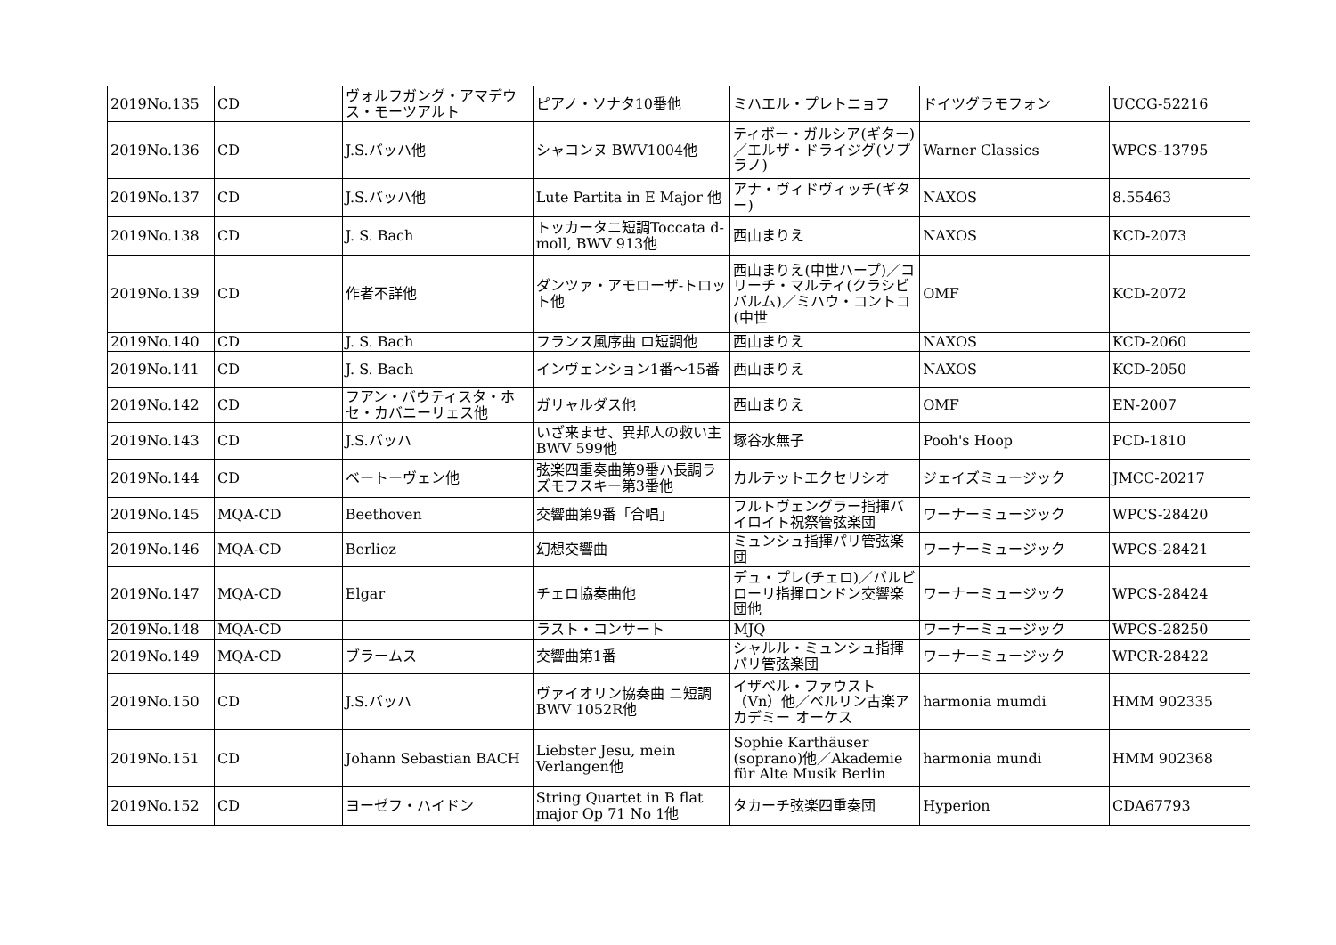| 2019No.135 | CD | ヴォルフガング・アマデウス・モーツアルト | ピアノ・ソナタ10番他 | ミハエル・プレトニョフ | ドイツグラモフォン | UCCG-52216 |
| 2019No.136 | CD | J.S.バッハ他 | シャコンヌ BWV1004他 | ティボー・ガルシア(ギター)／エルザ・ドライジグ(ソプラノ) | Warner Classics | WPCS-13795 |
| 2019No.137 | CD | J.S.バッハ他 | Lute Partita in E Major 他 | アナ・ヴィドヴィッチ(ギター) | NAXOS | 8.55463 |
| 2019No.138 | CD | J. S. Bach | トッカータニ短調Toccata d-moll, BWV 913他 | 西山まりえ | NAXOS | KCD-2073 |
| 2019No.139 | CD | 作者不詳他 | ダンツァ・アモローザ-トロット他 | 西山まりえ(中世ハープ)／コリーチ・マルティ(クラシビバルム)／ミハウ・コントコ(中世 | OMF | KCD-2072 |
| 2019No.140 | CD | J. S. Bach | フランス風序曲 ロ短調他 | 西山まりえ | NAXOS | KCD-2060 |
| 2019No.141 | CD | J. S. Bach | インヴェンション1番～15番 | 西山まりえ | NAXOS | KCD-2050 |
| 2019No.142 | CD | フアン・バウティスタ・ホセ・カバニーリェス他 | ガリャルダス他 | 西山まりえ | OMF | EN-2007 |
| 2019No.143 | CD | J.S.バッハ | いざ来ませ、異邦人の救い主 BWV 599他 | 塚谷水無子 | Pooh's Hoop | PCD-1810 |
| 2019No.144 | CD | ベートーヴェン他 | 弦楽四重奏曲第9番ハ長調ラズモフスキー第3番他 | カルテットエクセリシオ | ジェイズミュージック | JMCC-20217 |
| 2019No.145 | MQA-CD | Beethoven | 交響曲第9番「合唱」 | フルトヴェングラー指揮バイロイト祝祭管弦楽団 | ワーナーミュージック | WPCS-28420 |
| 2019No.146 | MQA-CD | Berlioz | 幻想交響曲 | ミュンシュ指揮パリ管弦楽団 | ワーナーミュージック | WPCS-28421 |
| 2019No.147 | MQA-CD | Elgar | チェロ協奏曲他 | デュ・プレ(チェロ)／バルビローリ指揮ロンドン交響楽団他 | ワーナーミュージック | WPCS-28424 |
| 2019No.148 | MQA-CD | | ラスト・コンサート | MJQ | ワーナーミュージック | WPCS-28250 |
| 2019No.149 | MQA-CD | ブラームス | 交響曲第1番 | シャルル・ミュンシュ指揮パリ管弦楽団 | ワーナーミュージック | WPCR-28422 |
| 2019No.150 | CD | J.S.バッハ | ヴァイオリン協奏曲 ニ短調 BWV 1052R他 | イザベル・ファウスト（Vn）他／ベルリン古楽アカデミー オーケス | harmonia mumdi | HMM 902335 |
| 2019No.151 | CD | Johann Sebastian BACH | Liebster Jesu, mein Verlangen他 | Sophie Karthäuser (soprano)他／Akademie für Alte Musik Berlin | harmonia mundi | HMM 902368 |
| 2019No.152 | CD | ヨーゼフ・ハイドン | String Quartet in B flat major Op 71 No 1他 | タカーチ弦楽四重奏団 | Hyperion | CDA67793 |